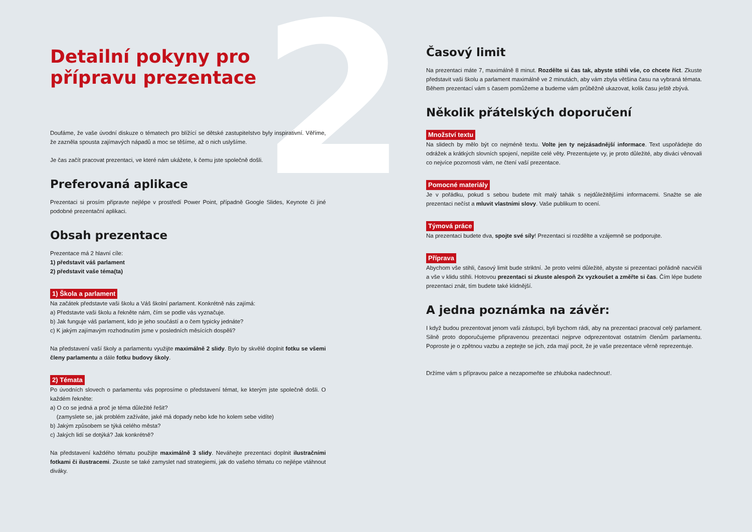2
Detailní pokyny pro přípravu prezentace
Doufáme, že vaše úvodní diskuze o tématech pro blížící se dětské zastupitelstvo byly inspirativní. Věříme, že zazněla spousta zajímavých nápadů a moc se těšíme, až o nich uslyšíme.
Je čas začít pracovat prezentaci, ve které nám ukážete, k čemu jste společně došli.
Preferovaná aplikace
Prezentaci si prosím připravte nejlépe v prostředí Power Point, případně Google Slides, Keynote či jiné podobné prezentační aplikaci.
Obsah prezentace
Prezentace má 2 hlavní cíle:
1) představit váš parlament
2) představit vaše téma(ta)
1) Škola a parlament
Na začátek představte vaši školu a Váš školní parlament. Konkrétně nás zajímá:
a) Představte vaši školu a řekněte nám, čím se podle vás vyznačuje.
b) Jak funguje váš parlament, kdo je jeho součástí a o čem typicky jednáte?
c) K jakým zajímavým rozhodnutím jsme v posledních měsících dospěli?
Na představení vaší školy a parlamentu využijte maximálně 2 slidy. Bylo by skvělé doplnit fotku se všemi členy parlamentu a dále fotku budovy školy.
2) Témata
Po úvodních slovech o parlamentu vás poprosíme o představení témat, ke kterým jste společně došli. O každém řekněte:
a) O co se jedná a proč je téma důležité řešit?
(zamyslete se, jak problém zažíváte, jaké má dopady nebo kde ho kolem sebe vidíte)
b) Jakým způsobem se týká celého města?
c) Jakých lidí se dotýká? Jak konkrétně?
Na představení každého tématu použijte maximálně 3 slidy. Neváhejte prezentaci doplnit ilustračními fotkami či ilustracemi. Zkuste se také zamyslet nad strategiemi, jak do vašeho tématu co nejlépe vtáhnout diváky.
Časový limit
Na prezentaci máte 7, maximálně 8 minut. Rozdělte si čas tak, abyste stihli vše, co chcete říct. Zkuste představit vaši školu a parlament maximálně ve 2 minutách, aby vám zbyla většina času na vybraná témata. Během prezentací vám s časem pomůžeme a budeme vám průběžně ukazovat, kolik času ještě zbývá.
Několik přátelských doporučení
Množství textu
Na slidech by mělo být co nejméně textu. Volte jen ty nejzásadnější informace. Text uspořádejte do odrážek a krátkých slovních spojení, nepište celé věty. Prezentujete vy, je proto důležité, aby diváci věnovali co nejvíce pozornosti vám, ne čtení vaší prezentace.
Pomocné materiály
Je v pořádku, pokud s sebou budete mít malý tahák s nejdůležitějšími informacemi. Snažte se ale prezentaci nečíst a mluvit vlastními slovy. Vaše publikum to ocení.
Týmová práce
Na prezentaci budete dva, spojte své síly! Prezentaci si rozdělte a vzájemně se podporujte.
Příprava
Abychom vše stihli, časový limit bude striktní. Je proto velmi důležité, abyste si prezentaci pořádně nacvičili a vše v klidu stihli. Hotovou prezentaci si zkuste alespoň 2x vyzkoušet a změřte si čas. Čím lépe budete prezentaci znát, tím budete také klidnější.
A jedna poznámka na závěr:
I když budou prezentovat jenom vaši zástupci, byli bychom rádi, aby na prezentaci pracoval celý parlament. Silně proto doporučujeme připravenou prezentaci nejprve odprezentovat ostatním členům parlamentu. Poproste je o zpětnou vazbu a zeptejte se jich, zda mají pocit, že je vaše prezentace věrně reprezentuje.
Držíme vám s přípravou palce a nezapomeňte se zhluboka nadechnout!.